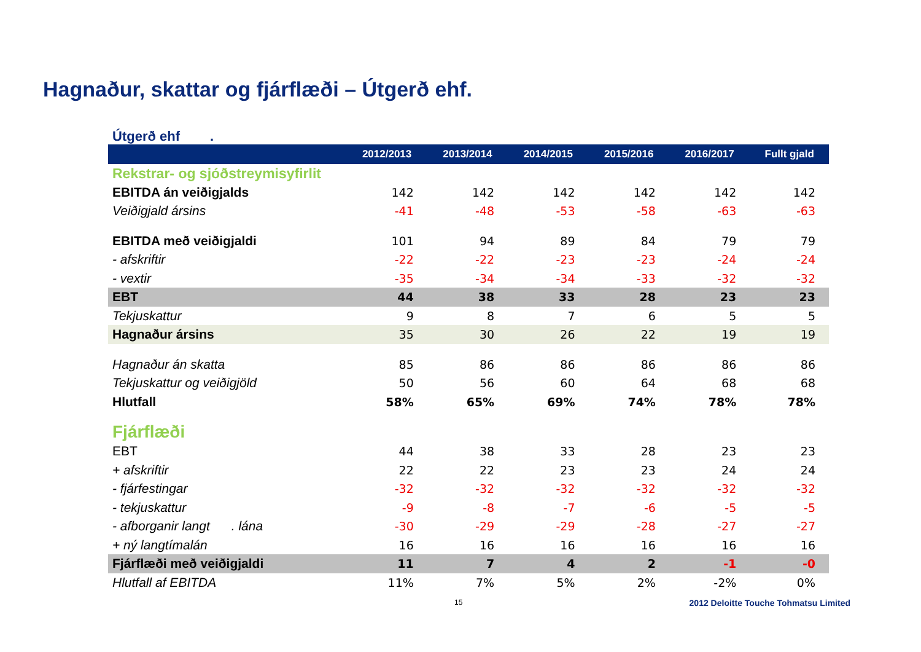Hagnaður, skattar og fjárflæði – Útgerð ehf.
Útgerð ehf .
| | 2012/2013 | 2013/2014 | 2014/2015 | 2015/2016 | 2016/2017 | Fullt gjald |
| --- | --- | --- | --- | --- | --- | --- |
| Rekstrar- og sjóðstreymisyfirlit | | | | | | |
| EBITDA án veiðigjalds | 142 | 142 | 142 | 142 | 142 | 142 |
| Veiðigjald ársins | -41 | -48 | -53 | -58 | -63 | -63 |
| EBITDA með veiðigjaldi | 101 | 94 | 89 | 84 | 79 | 79 |
| - afskriftir | -22 | -22 | -23 | -23 | -24 | -24 |
| - vextir | -35 | -34 | -34 | -33 | -32 | -32 |
| EBT | 44 | 38 | 33 | 28 | 23 | 23 |
| Tekjuskattur | 9 | 8 | 7 | 6 | 5 | 5 |
| Hagnaður ársins | 35 | 30 | 26 | 22 | 19 | 19 |
| Hagnaður án skatta | 85 | 86 | 86 | 86 | 86 | 86 |
| Tekjuskattur og veiðigjöld | 50 | 56 | 60 | 64 | 68 | 68 |
| Hlutfall | 58% | 65% | 69% | 74% | 78% | 78% |
| Fjárflæði | | | | | | |
| EBT | 44 | 38 | 33 | 28 | 23 | 23 |
| + afskriftir | 22 | 22 | 23 | 23 | 24 | 24 |
| - fjárfestingar | -32 | -32 | -32 | -32 | -32 | -32 |
| - tekjuskattur | -9 | -8 | -7 | -6 | -5 | -5 |
| - afborganir langt . lána | -30 | -29 | -29 | -28 | -27 | -27 |
| + ný langtímalán | 16 | 16 | 16 | 16 | 16 | 16 |
| Fjárflæði með veiðigjaldi | 11 | 7 | 4 | 2 | -1 | -0 |
| Hlutfall af EBITDA | 11% | 7% | 5% | 2% | -2% | 0% |
15 2012 Deloitte Touche Tohmatsu Limited